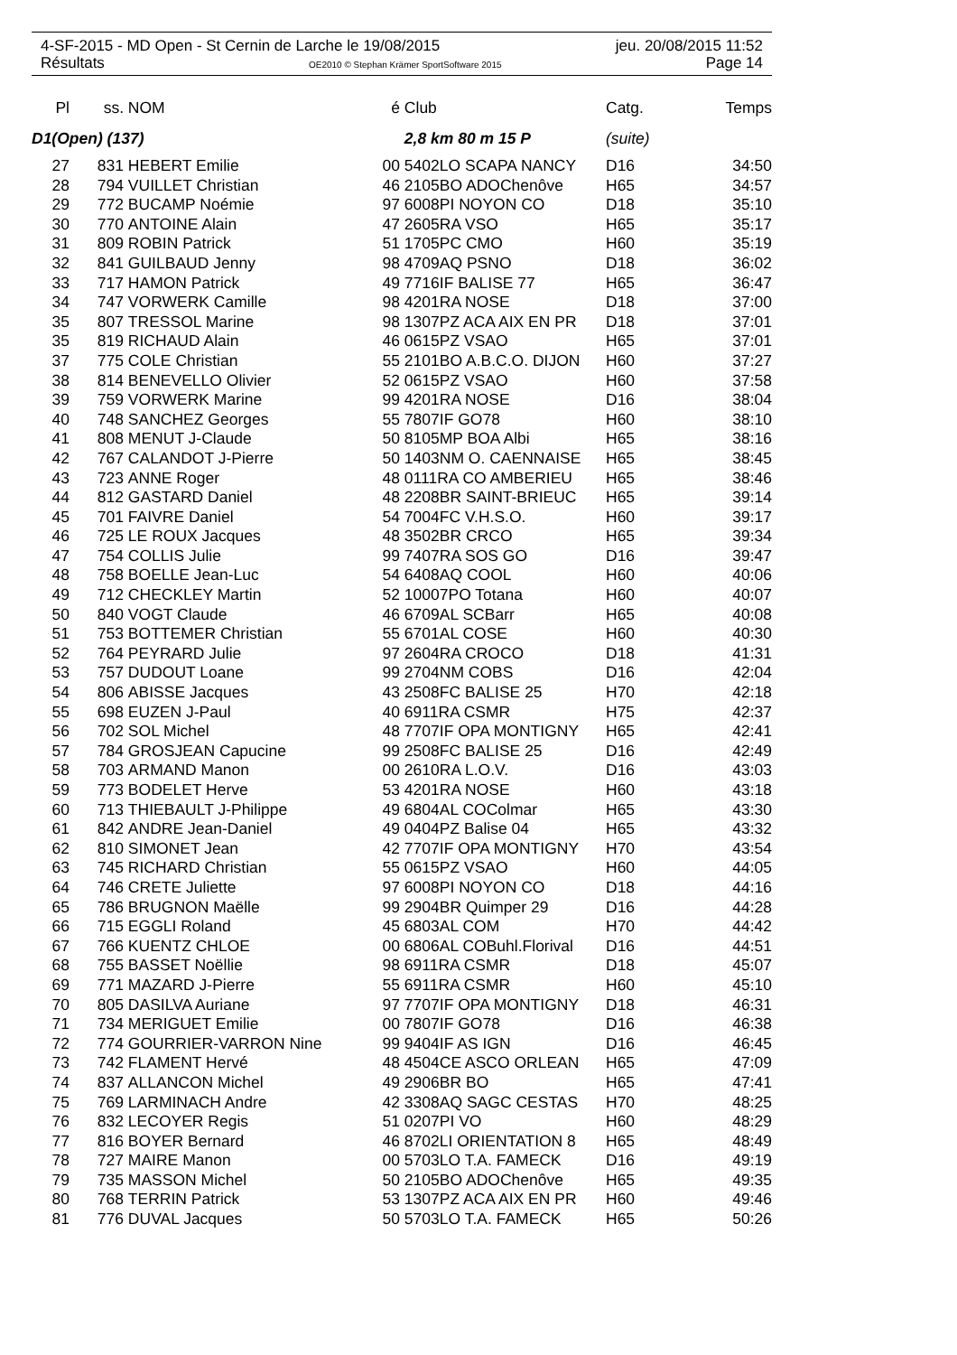4-SF-2015 - MD Open - St Cernin de Larche le 19/08/2015 jeu. 20/08/2015 11:52
Résultats OE2010 © Stephan Krämer SportSoftware 2015 Page 14
| Pl | ss. | NOM | é | Club | Catg. | Temps |
| --- | --- | --- | --- | --- | --- | --- |
| D1(Open) (137) | | | | 2,8 km 80 m 15 P | (suite) | |
| 27 | 831 | HEBERT Emilie | 00 | 5402LO SCAPA NANCY | D16 | 34:50 |
| 28 | 794 | VUILLET Christian | 46 | 2105BO ADOChenôve | H65 | 34:57 |
| 29 | 772 | BUCAMP Noémie | 97 | 6008PI NOYON CO | D18 | 35:10 |
| 30 | 770 | ANTOINE Alain | 47 | 2605RA VSO | H65 | 35:17 |
| 31 | 809 | ROBIN Patrick | 51 | 1705PC CMO | H60 | 35:19 |
| 32 | 841 | GUILBAUD Jenny | 98 | 4709AQ PSNO | D18 | 36:02 |
| 33 | 717 | HAMON Patrick | 49 | 7716IF BALISE 77 | H65 | 36:47 |
| 34 | 747 | VORWERK Camille | 98 | 4201RA NOSE | D18 | 37:00 |
| 35 | 807 | TRESSOL Marine | 98 | 1307PZ ACA AIX EN PR | D18 | 37:01 |
| 35 | 819 | RICHAUD Alain | 46 | 0615PZ VSAO | H65 | 37:01 |
| 37 | 775 | COLE Christian | 55 | 2101BO A.B.C.O. DIJON | H60 | 37:27 |
| 38 | 814 | BENEVELLO Olivier | 52 | 0615PZ VSAO | H60 | 37:58 |
| 39 | 759 | VORWERK Marine | 99 | 4201RA NOSE | D16 | 38:04 |
| 40 | 748 | SANCHEZ Georges | 55 | 7807IF GO78 | H60 | 38:10 |
| 41 | 808 | MENUT J-Claude | 50 | 8105MP BOA Albi | H65 | 38:16 |
| 42 | 767 | CALANDOT J-Pierre | 50 | 1403NM O. CAENNAISE | H65 | 38:45 |
| 43 | 723 | ANNE Roger | 48 | 0111RA CO AMBERIEU | H65 | 38:46 |
| 44 | 812 | GASTARD Daniel | 48 | 2208BR SAINT-BRIEUC | H65 | 39:14 |
| 45 | 701 | FAIVRE Daniel | 54 | 7004FC V.H.S.O. | H60 | 39:17 |
| 46 | 725 | LE ROUX Jacques | 48 | 3502BR CRCO | H65 | 39:34 |
| 47 | 754 | COLLIS Julie | 99 | 7407RA SOS GO | D16 | 39:47 |
| 48 | 758 | BOELLE Jean-Luc | 54 | 6408AQ COOL | H60 | 40:06 |
| 49 | 712 | CHECKLEY Martin | 52 | 10007PO Totana | H60 | 40:07 |
| 50 | 840 | VOGT Claude | 46 | 6709AL SCBarr | H65 | 40:08 |
| 51 | 753 | BOTTEMER Christian | 55 | 6701AL COSE | H60 | 40:30 |
| 52 | 764 | PEYRARD Julie | 97 | 2604RA CROCO | D18 | 41:31 |
| 53 | 757 | DUDOUT Loane | 99 | 2704NM COBS | D16 | 42:04 |
| 54 | 806 | ABISSE Jacques | 43 | 2508FC BALISE 25 | H70 | 42:18 |
| 55 | 698 | EUZEN J-Paul | 40 | 6911RA CSMR | H75 | 42:37 |
| 56 | 702 | SOL Michel | 48 | 7707IF OPA MONTIGNY | H65 | 42:41 |
| 57 | 784 | GROSJEAN Capucine | 99 | 2508FC BALISE 25 | D16 | 42:49 |
| 58 | 703 | ARMAND Manon | 00 | 2610RA L.O.V. | D16 | 43:03 |
| 59 | 773 | BODELET Herve | 53 | 4201RA NOSE | H60 | 43:18 |
| 60 | 713 | THIEBAULT J-Philippe | 49 | 6804AL COColmar | H65 | 43:30 |
| 61 | 842 | ANDRE Jean-Daniel | 49 | 0404PZ Balise 04 | H65 | 43:32 |
| 62 | 810 | SIMONET Jean | 42 | 7707IF OPA MONTIGNY | H70 | 43:54 |
| 63 | 745 | RICHARD Christian | 55 | 0615PZ VSAO | H60 | 44:05 |
| 64 | 746 | CRETE Juliette | 97 | 6008PI NOYON CO | D18 | 44:16 |
| 65 | 786 | BRUGNON Maëlle | 99 | 2904BR Quimper 29 | D16 | 44:28 |
| 66 | 715 | EGGLI Roland | 45 | 6803AL COM | H70 | 44:42 |
| 67 | 766 | KUENTZ CHLOE | 00 | 6806AL COBuhl.Florival | D16 | 44:51 |
| 68 | 755 | BASSET Noëllie | 98 | 6911RA CSMR | D18 | 45:07 |
| 69 | 771 | MAZARD J-Pierre | 55 | 6911RA CSMR | H60 | 45:10 |
| 70 | 805 | DASILVA Auriane | 97 | 7707IF OPA MONTIGNY | D18 | 46:31 |
| 71 | 734 | MERIGUET Emilie | 00 | 7807IF GO78 | D16 | 46:38 |
| 72 | 774 | GOURRIER-VARRON Nine | 99 | 9404IF AS IGN | D16 | 46:45 |
| 73 | 742 | FLAMENT Hervé | 48 | 4504CE ASCO ORLEAN | H65 | 47:09 |
| 74 | 837 | ALLANCON Michel | 49 | 2906BR BO | H65 | 47:41 |
| 75 | 769 | LARMINACH Andre | 42 | 3308AQ SAGC CESTAS | H70 | 48:25 |
| 76 | 832 | LECOYER Regis | 51 | 0207PI VO | H60 | 48:29 |
| 77 | 816 | BOYER Bernard | 46 | 8702LI ORIENTATION 8 | H65 | 48:49 |
| 78 | 727 | MAIRE Manon | 00 | 5703LO T.A. FAMECK | D16 | 49:19 |
| 79 | 735 | MASSON Michel | 50 | 2105BO ADOChenôve | H65 | 49:35 |
| 80 | 768 | TERRIN Patrick | 53 | 1307PZ ACA AIX EN PR | H60 | 49:46 |
| 81 | 776 | DUVAL Jacques | 50 | 5703LO T.A. FAMECK | H65 | 50:26 |